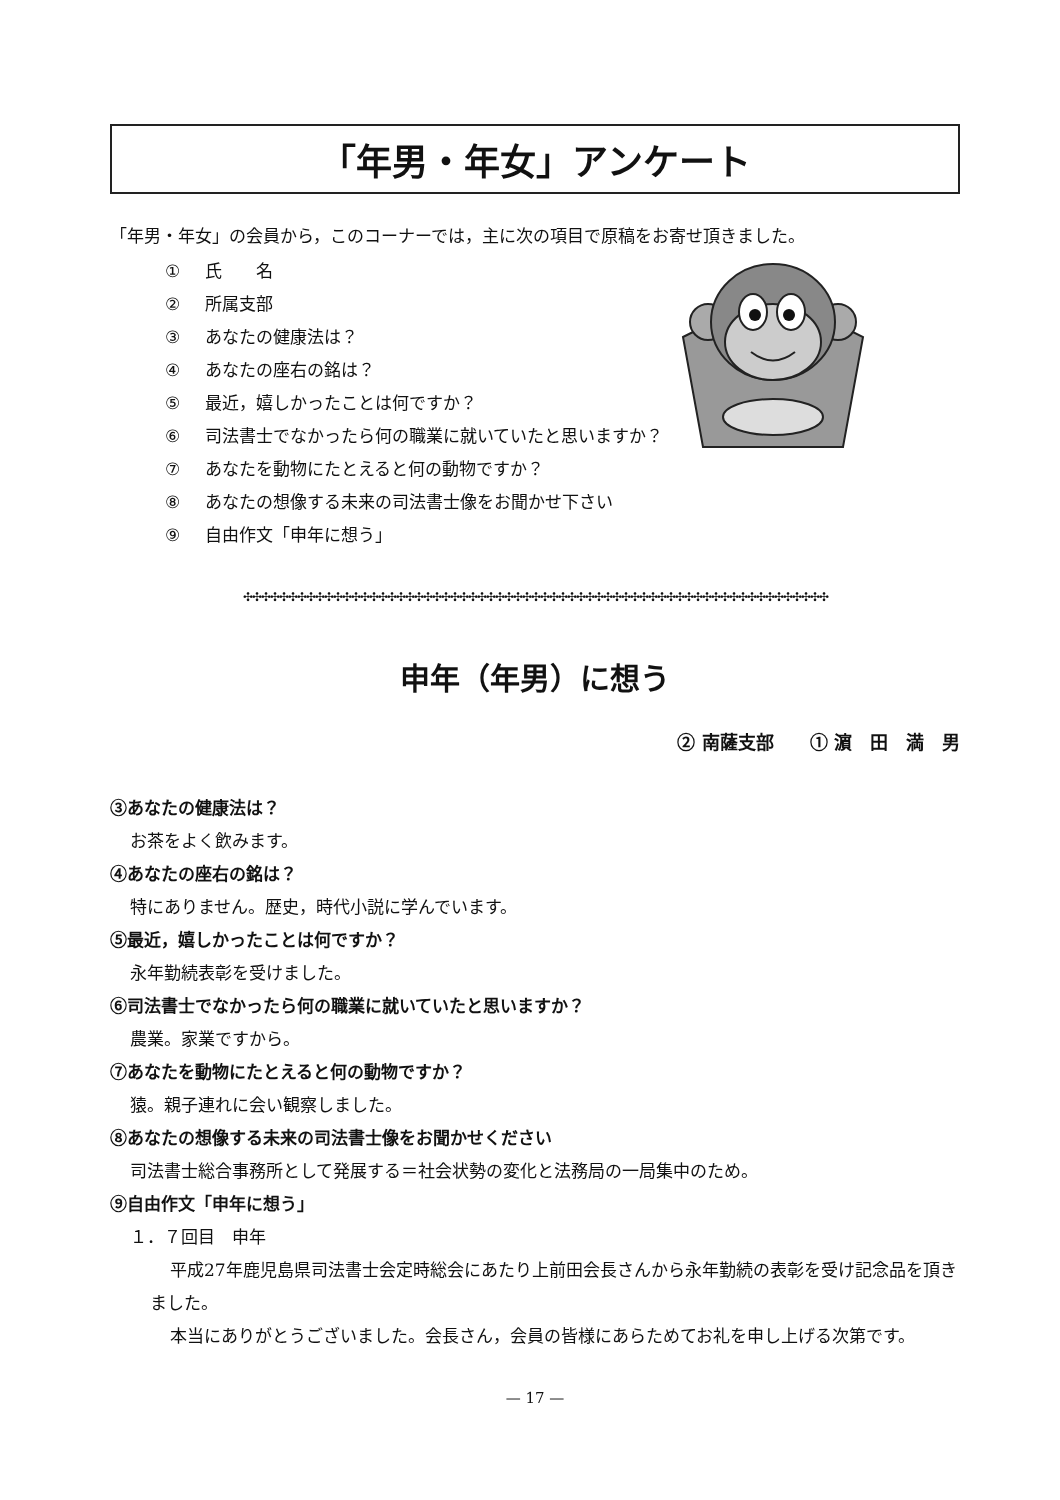「年男・年女」アンケート
「年男・年女」の会員から，このコーナーでは，主に次の項目で原稿をお寄せ頂きました。
① 氏　　名
② 所属支部
③ あなたの健康法は？
④ あなたの座右の銘は？
⑤ 最近，嬉しかったことは何ですか？
⑥ 司法書士でなかったら何の職業に就いていたと思いますか？
⑦ あなたを動物にたとえると何の動物ですか？
⑧ あなたの想像する未来の司法書士像をお聞かせ下さい
⑨ 自由作文「申年に想う」
✣✣✣✣✣✣✣✣✣✣✣✣✣✣✣✣✣✣✣✣✣✣✣✣✣✣✣✣✣✣✣✣✣✣✣✣✣✣✣✣✣✣✣✣✣✣✣✣✣✣✣✣✣✣✣✣✣✣✣✣✣✣✣✣✣
申年（年男）に想う
② 南薩支部　　① 濵　田　満　男
③あなたの健康法は？
お茶をよく飲みます。
④あなたの座右の銘は？
特にありません。歴史，時代小説に学んでいます。
⑤最近，嬉しかったことは何ですか？
永年勤続表彰を受けました。
⑥司法書士でなかったら何の職業に就いていたと思いますか？
農業。家業ですから。
⑦あなたを動物にたとえると何の動物ですか？
猿。親子連れに会い観察しました。
⑧あなたの想像する未来の司法書士像をお聞かせください
司法書士総合事務所として発展する＝社会状勢の変化と法務局の一局集中のため。
⑨自由作文「申年に想う」
１．７回目　申年
平成27年鹿児島県司法書士会定時総会にあたり上前田会長さんから永年勤続の表彰を受け記念品を頂きました。
本当にありがとうございました。会長さん，会員の皆様にあらためてお礼を申し上げる次第です。
— 17 —